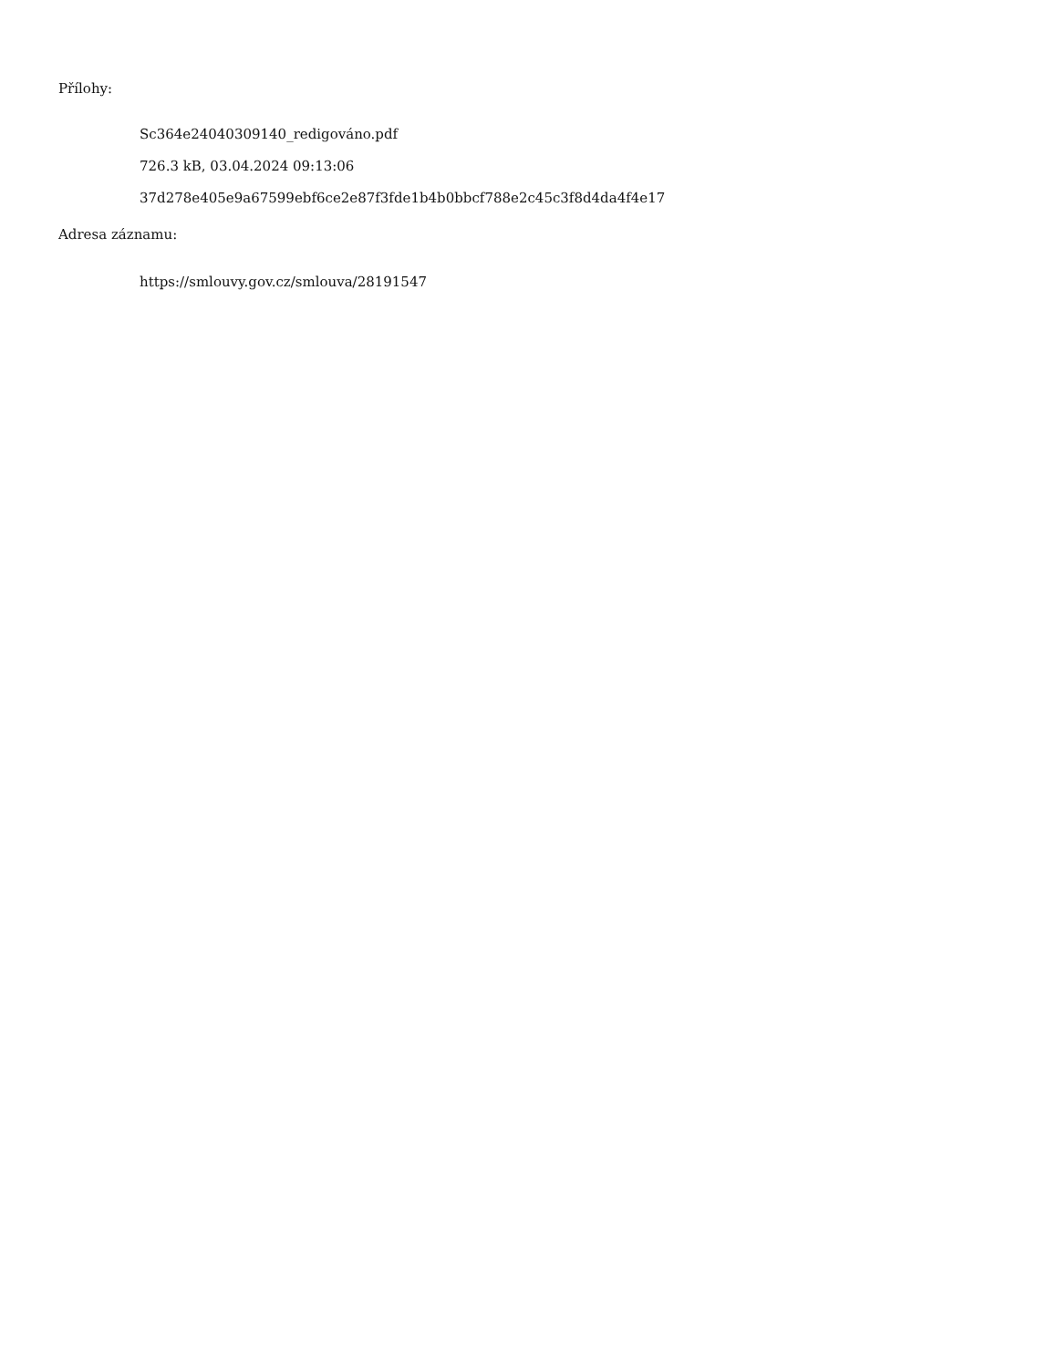Přílohy:
Sc364e24040309140_redigováno.pdf
726.3 kB, 03.04.2024 09:13:06
37d278e405e9a67599ebf6ce2e87f3fde1b4b0bbcf788e2c45c3f8d4da4f4e17
Adresa záznamu:
https://smlouvy.gov.cz/smlouva/28191547